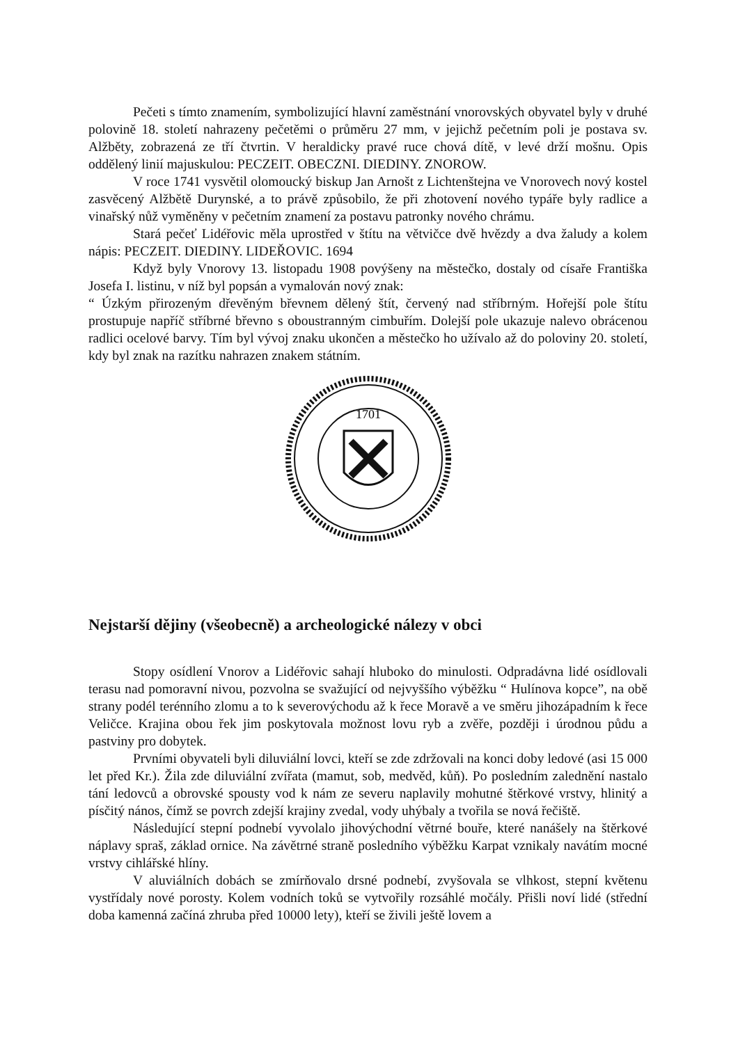Pečeti s tímto znamením, symbolizující hlavní zaměstnání vnorovských obyvatel byly v druhé polovině 18. století nahrazeny pečetěmi o průměru 27 mm, v jejichž pečetním poli je postava sv. Alžběty, zobrazená ze tří čtvrtin. V heraldicky pravé ruce chová dítě, v levé drží mošnu. Opis oddělený linií majuskulou: PECZEIT. OBECZNI. DIEDINY. ZNOROW.
V roce 1741 vysvětil olomoucký biskup Jan Arnošt z Lichtenštejna ve Vnorovech nový kostel zasvěcený Alžbětě Durynské, a to právě způsobilo, že při zhotovení nového typáře byly radlice a vinařský nůž vyměněny v pečetním znamení za postavu patronky nového chrámu.
Stará pečeť Lidéřovic měla uprostřed v štítu na větvičce dvě hvězdy a dva žaludy a kolem nápis: PECZEIT. DIEDINY. LIDEŘOVIC. 1694
Když byly Vnorovy 13. listopadu 1908 povýšeny na městečko, dostaly od císaře Františka Josefa I. listinu, v níž byl popsán a vymalován nový znak:
“ Úzkým přirozeným dřevěným břevnem dělený štít, červený nad stříbrným. Hořejší pole štítu prostupuje napříč stříbrné břevno s oboustranným cimbuřím. Dolejší pole ukazuje nalevo obrácenou radlici ocelové barvy. Tím byl vývoj znaku ukončen a městečko ho užívalo až do poloviny 20. století, kdy byl znak na razítku nahrazen znakem státním.
1701
Nejstarší dějiny (všeobecně) a archeologické nálezy v obci
Stopy osídlení Vnorov a Lidéřovic sahají hluboko do minulosti. Odpradávna lidé osídlovali terasu nad pomoravní nivou, pozvolna se svažující od nejvyššího výběžku “ Hulínova kopce”, na obě strany podél terénního zlomu a to k severovýchodu až k řece Moravě a ve směru jihozápadním k řece Veličce. Krajina obou řek jim poskytovala možnost lovu ryb a zvěře, později i úrodnou půdu a pastviny pro dobytek.
Prvními obyvateli byli diluviální lovci, kteří se zde zdržovali na konci doby ledové (asi 15 000 let před Kr.). Žila zde diluviální zvířata (mamut, sob, medvěd, kůň). Po posledním zalednění nastalo tání ledovců a obrovské spousty vod k nám ze severu naplavily mohutné štěrkové vrstvy, hlinitý a písčitý nános, čímž se povrch zdejší krajiny zvedal, vody uhýbaly a tvořila se nová řečiště.
Následující stepní podnebí vyvolalo jihovýchodní větrné bouře, které nanášely na štěrkové náplavy spraš, základ ornice. Na závětrné straně posledního výběžku Karpat vznikaly navátím mocné vrstvy cihlářské hlíny.
V aluviálních dobách se zmírňovalo drsné podnebí, zvyšovala se vlhkost, stepní květenu vystřídaly nové porosty. Kolem vodních toků se vytvořily rozsáhlé močály. Přišli noví lidé (střední doba kamenná začíná zhruba před 10000 lety), kteří se živili ještě lovem a